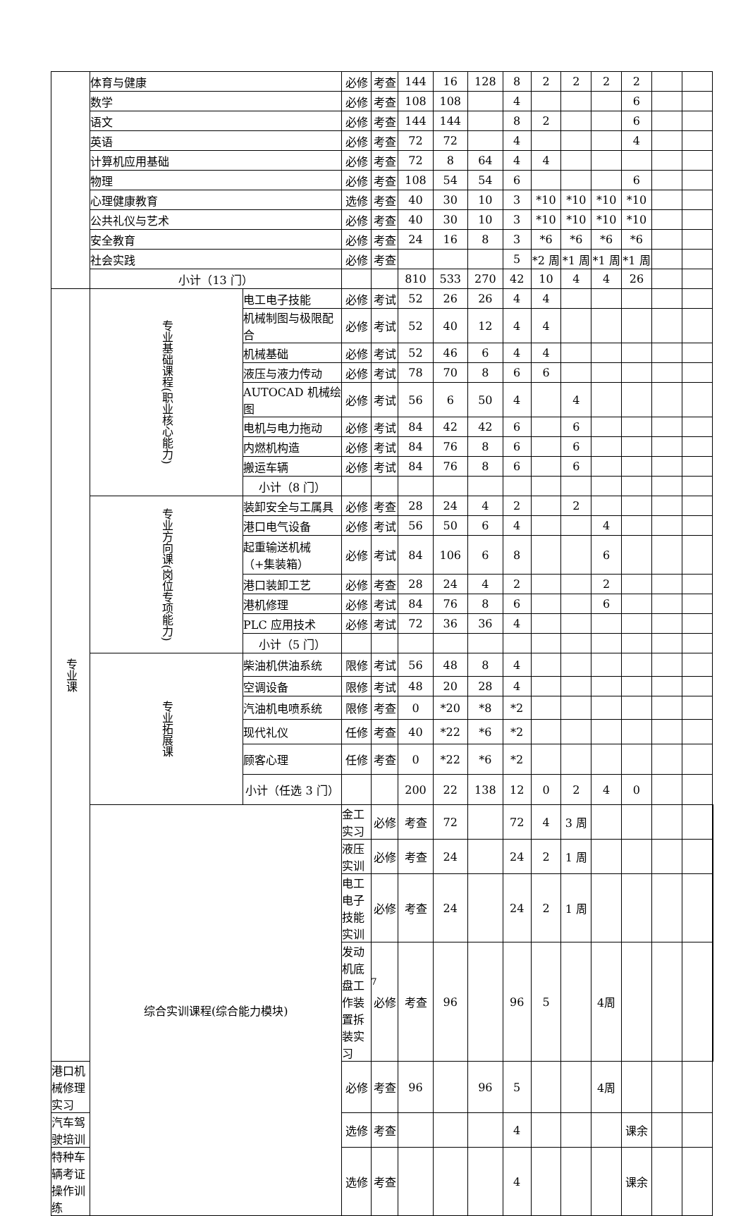| | 体育与健康 | | 必修 | 考查 | 144 | 16 | 128 | 8 | 2 | 2 | 2 | 2 | | | |
| | 数学 | | 必修 | 考查 | 108 | 108 | | 4 | | | | 6 | | | |
| | 语文 | | 必修 | 考查 | 144 | 144 | | 8 | 2 | | | 6 | | | |
| | 英语 | | 必修 | 考查 | 72 | 72 | | 4 | | | | 4 | | | |
| | 计算机应用基础 | | 必修 | 考查 | 72 | 8 | 64 | 4 | 4 | | | | | | |
| | 物理 | | 必修 | 考查 | 108 | 54 | 54 | 6 | | | | 6 | | | |
| | 心理健康教育 | | 选修 | 考查 | 40 | 30 | 10 | 3 | *10 | *10 | *10 | *10 | | | |
| | 公共礼仪与艺术 | | 必修 | 考查 | 40 | 30 | 10 | 3 | *10 | *10 | *10 | *10 | | | |
| | 安全教育 | | 必修 | 考查 | 24 | 16 | 8 | 3 | *6 | *6 | *6 | *6 | | | |
| | 社会实践 | | 必修 | 考查 | | | | 5 | *2 周 | *1 周 | *1 周 | *1 周 | | | |
| | 小计（13 门） | | | | 810 | 533 | 270 | 42 | 10 | 4 | 4 | 26 | | | |
| 专业课 | 专业基础课程(职业核心能力) | 电工电子技能 | 必修 | 考试 | 52 | 26 | 26 | 4 | 4 | | | | | | |
| | | 机械制图与极限配合 | 必修 | 考试 | 52 | 40 | 12 | 4 | 4 | | | | | | |
| | | 机械基础 | 必修 | 考试 | 52 | 46 | 6 | 4 | 4 | | | | | | |
| | | 液压与液力传动 | 必修 | 考试 | 78 | 70 | 8 | 6 | 6 | | | | | | |
| | | AUTOCAD 机械绘图 | 必修 | 考试 | 56 | 6 | 50 | 4 | | 4 | | | | | |
| | | 电机与电力拖动 | 必修 | 考试 | 84 | 42 | 42 | 6 | | 6 | | | | | |
| | | 内燃机构造 | 必修 | 考试 | 84 | 76 | 8 | 6 | | 6 | | | | | |
| | | 搬运车辆 | 必修 | 考试 | 84 | 76 | 8 | 6 | | 6 | | | | | |
| | | 小计（8 门） | | | | | | | | | | | | | |
| | 专业方向课(岗位专项能力) | 装卸安全与工属具 | 必修 | 考查 | 28 | 24 | 4 | 2 | | 2 | | | | | |
| | | 港口电气设备 | 必修 | 考试 | 56 | 50 | 6 | 4 | | | 4 | | | | |
| | | 起重输送机械（+集装箱） | 必修 | 考试 | 84 | 106 | 6 | 8 | | | 6 | | | | |
| | | 港口装卸工艺 | 必修 | 考查 | 28 | 24 | 4 | 2 | | | 2 | | | | |
| | | 港机修理 | 必修 | 考试 | 84 | 76 | 8 | 6 | | | 6 | | | | |
| | | PLC 应用技术 | 必修 | 考试 | 72 | 36 | 36 | 4 | | | | | | | |
| | | 小计（5 门） | | | | | | | | | | | | | |
| | 专业拓展课 | 柴油机供油系统 | 限修 | 考试 | 56 | 48 | 8 | 4 | | | | | | | |
| | | 空调设备 | 限修 | 考试 | 48 | 20 | 28 | 4 | | | | | | | |
| | | 汽油机电喷系统 | 限修 | 考查 | 0 | *20 | *8 | *2 | | | | | | | |
| | | 现代礼仪 | 任修 | 考查 | 40 | *22 | *6 | *2 | | | | | | | |
| | | 顾客心理 | 任修 | 考查 | 0 | *22 | *6 | *2 | | | | | | | |
| | | 小计（任选 3 门） | | | 200 | 22 | 138 | 12 | 0 | 2 | 4 | 0 | | | |
| | 综合实训课程(综合能力模块) | | 金工实习 | 必修 | 考查 | 72 | | 72 | 4 | 3 周 | | | | | |
| | | | 液压实训 | 必修 | 考查 | 24 | | 24 | 2 | 1 周 | | | | | |
| | | | 电工电子技能实训 | 必修 | 考查 | 24 | | 24 | 2 | 1 周 | | | | | |
| | | | 发动机底盘工作装置拆装实习 | 必修 | 考查 | 96 | | 96 | 5 | | 4周 | | | | |
| 港口机械修理实习 | | | 必修 | 考查 | 96 | | 96 | 5 | | | 4周 | | | | |
| 汽车驾驶培训 | | | 选修 | 考查 | | | | 4 | | | | 课余 | | | |
| 特种车辆考证操作训练 | | | 选修 | 考查 | | | | 4 | | | | 课余 | | | |
7